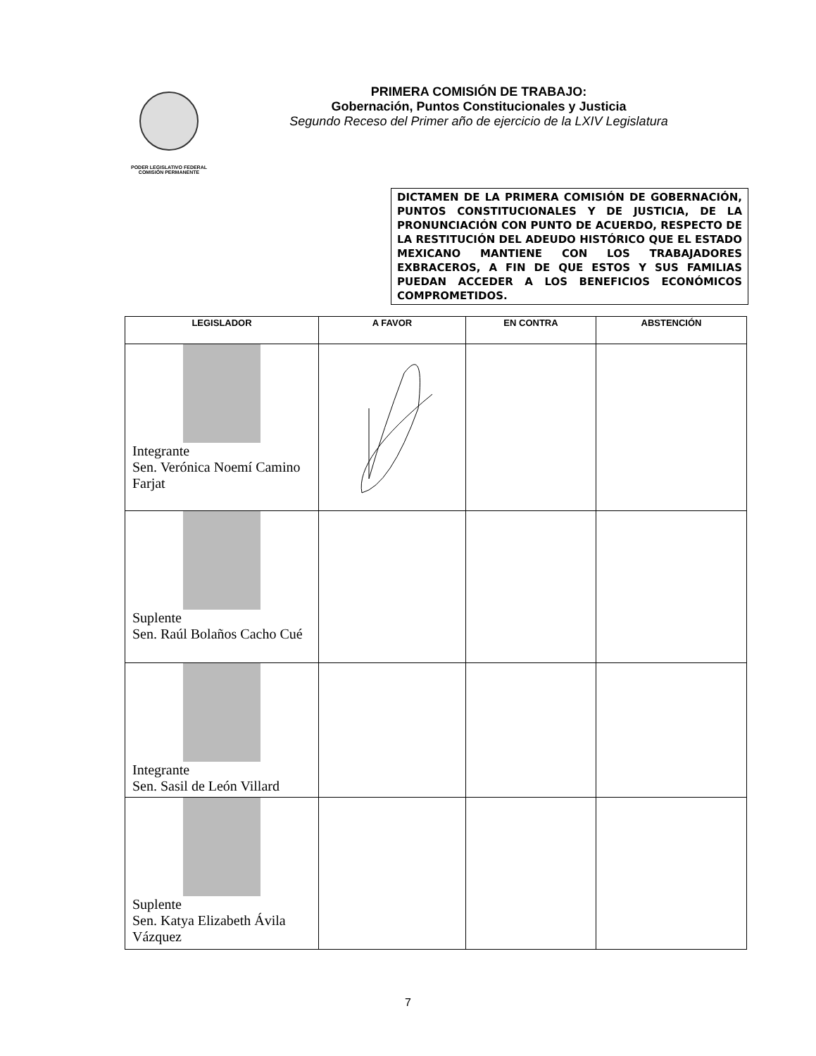PODER LEGISLATIVO FEDERAL
COMISIÓN PERMANENTE
PRIMERA COMISIÓN DE TRABAJO:
Gobernación, Puntos Constitucionales y Justicia
Segundo Receso del Primer año de ejercicio de la LXIV Legislatura
DICTAMEN DE LA PRIMERA COMISIÓN DE GOBERNACIÓN, PUNTOS CONSTITUCIONALES Y DE JUSTICIA, DE LA PRONUNCIACIÓN CON PUNTO DE ACUERDO, RESPECTO DE LA RESTITUCIÓN DEL ADEUDO HISTÓRICO QUE EL ESTADO MEXICANO MANTIENE CON LOS TRABAJADORES EXBRACEROS, A FIN DE QUE ESTOS Y SUS FAMILIAS PUEDAN ACCEDER A LOS BENEFICIOS ECONÓMICOS COMPROMETIDOS.
| LEGISLADOR | A FAVOR | EN CONTRA | ABSTENCIÓN |
| --- | --- | --- | --- |
| Integrante Sen. Verónica Noemí Camino Farjat | | | |
| Suplente Sen. Raúl Bolaños Cacho Cué | | | |
| Integrante Sen. Sasil de León Villard | | | |
| Suplente Sen. Katya Elizabeth Ávila Vázquez | | | |
7